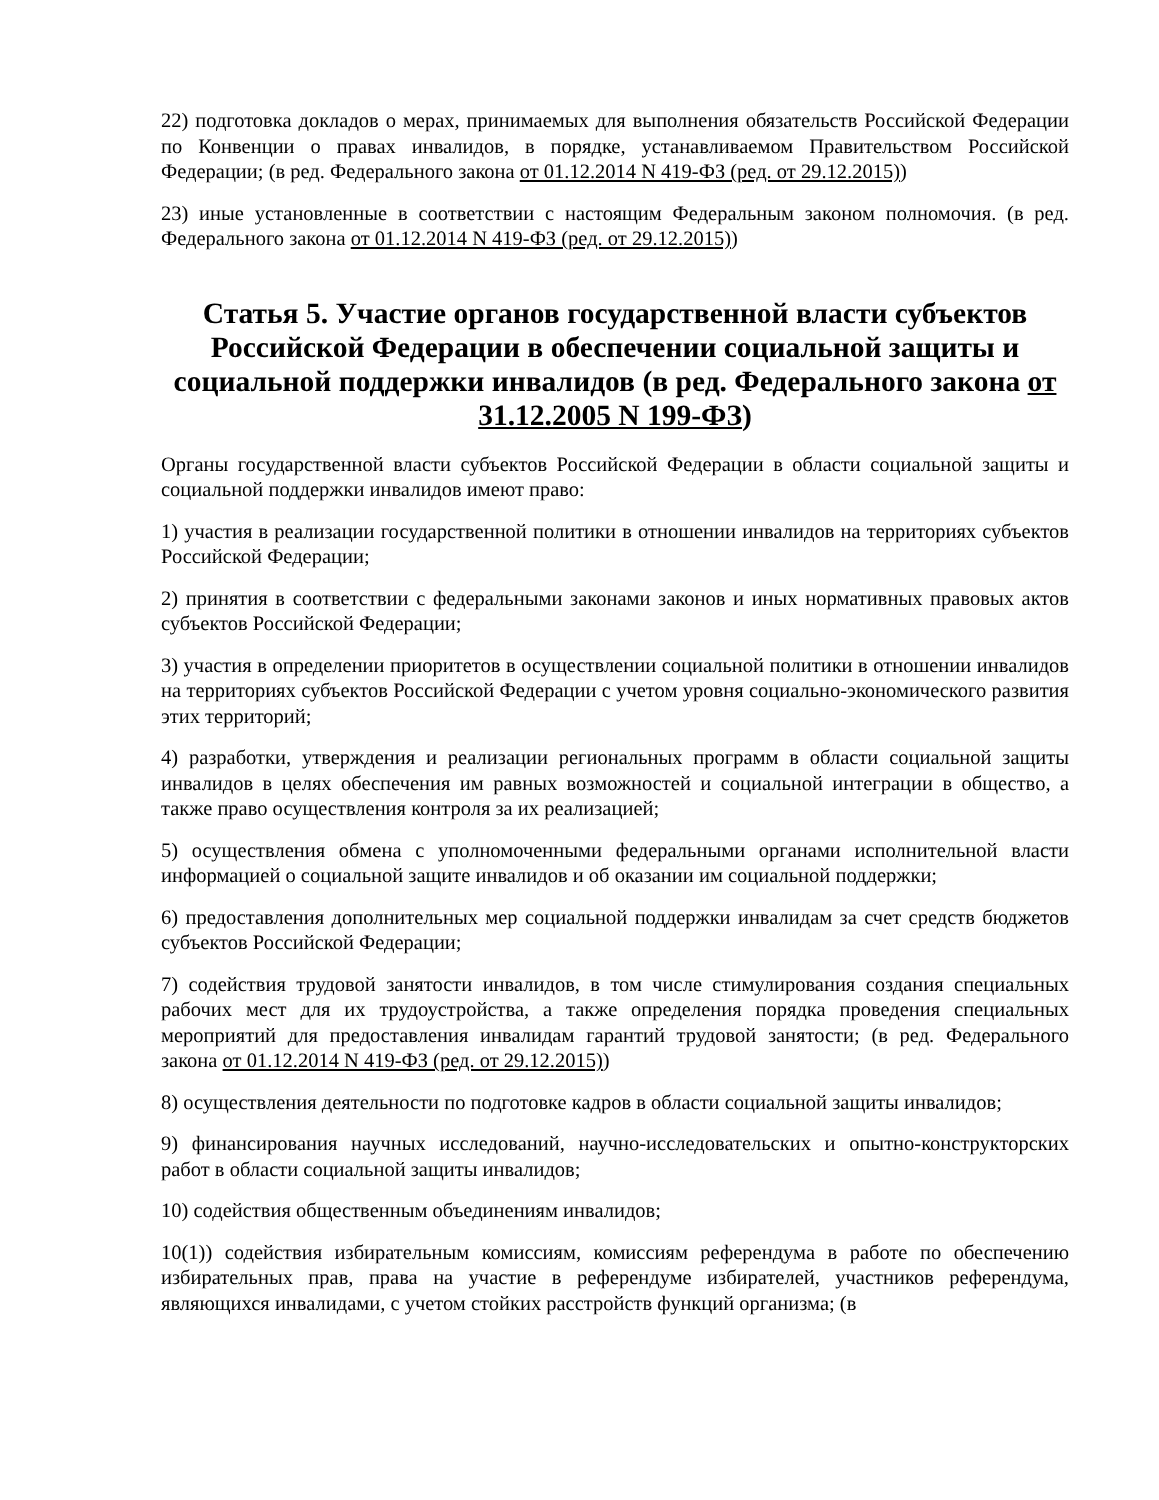22) подготовка докладов о мерах, принимаемых для выполнения обязательств Российской Федерации по Конвенции о правах инвалидов, в порядке, устанавливаемом Правительством Российской Федерации; (в ред. Федерального закона от 01.12.2014 N 419-ФЗ (ред. от 29.12.2015))
23) иные установленные в соответствии с настоящим Федеральным законом полномочия. (в ред. Федерального закона от 01.12.2014 N 419-ФЗ (ред. от 29.12.2015))
Статья 5. Участие органов государственной власти субъектов Российской Федерации в обеспечении социальной защиты и социальной поддержки инвалидов (в ред. Федерального закона от 31.12.2005 N 199-ФЗ)
Органы государственной власти субъектов Российской Федерации в области социальной защиты и социальной поддержки инвалидов имеют право:
1) участия в реализации государственной политики в отношении инвалидов на территориях субъектов Российской Федерации;
2) принятия в соответствии с федеральными законами законов и иных нормативных правовых актов субъектов Российской Федерации;
3) участия в определении приоритетов в осуществлении социальной политики в отношении инвалидов на территориях субъектов Российской Федерации с учетом уровня социально-экономического развития этих территорий;
4) разработки, утверждения и реализации региональных программ в области социальной защиты инвалидов в целях обеспечения им равных возможностей и социальной интеграции в общество, а также право осуществления контроля за их реализацией;
5) осуществления обмена с уполномоченными федеральными органами исполнительной власти информацией о социальной защите инвалидов и об оказании им социальной поддержки;
6) предоставления дополнительных мер социальной поддержки инвалидам за счет средств бюджетов субъектов Российской Федерации;
7) содействия трудовой занятости инвалидов, в том числе стимулирования создания специальных рабочих мест для их трудоустройства, а также определения порядка проведения специальных мероприятий для предоставления инвалидам гарантий трудовой занятости; (в ред. Федерального закона от 01.12.2014 N 419-ФЗ (ред. от 29.12.2015))
8) осуществления деятельности по подготовке кадров в области социальной защиты инвалидов;
9) финансирования научных исследований, научно-исследовательских и опытно-конструкторских работ в области социальной защиты инвалидов;
10) содействия общественным объединениям инвалидов;
10(1)) содействия избирательным комиссиям, комиссиям референдума в работе по обеспечению избирательных прав, права на участие в референдуме избирателей, участников референдума, являющихся инвалидами, с учетом стойких расстройств функций организма; (в